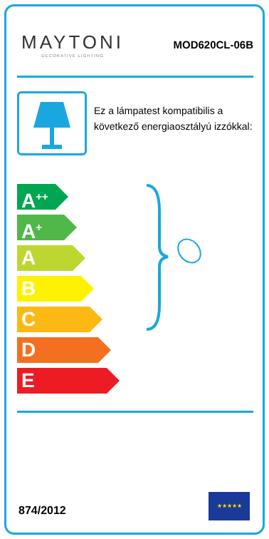MAYTONI
DECORATIVE LIGHTING
MOD620CL-06B
Ez a lámpatest kompatibilis a következő energiaosztályú izzókkal:
A<sup>++</sup>
A<sup>+</sup>
A
B
C
D
E
874/2012
★★★★★